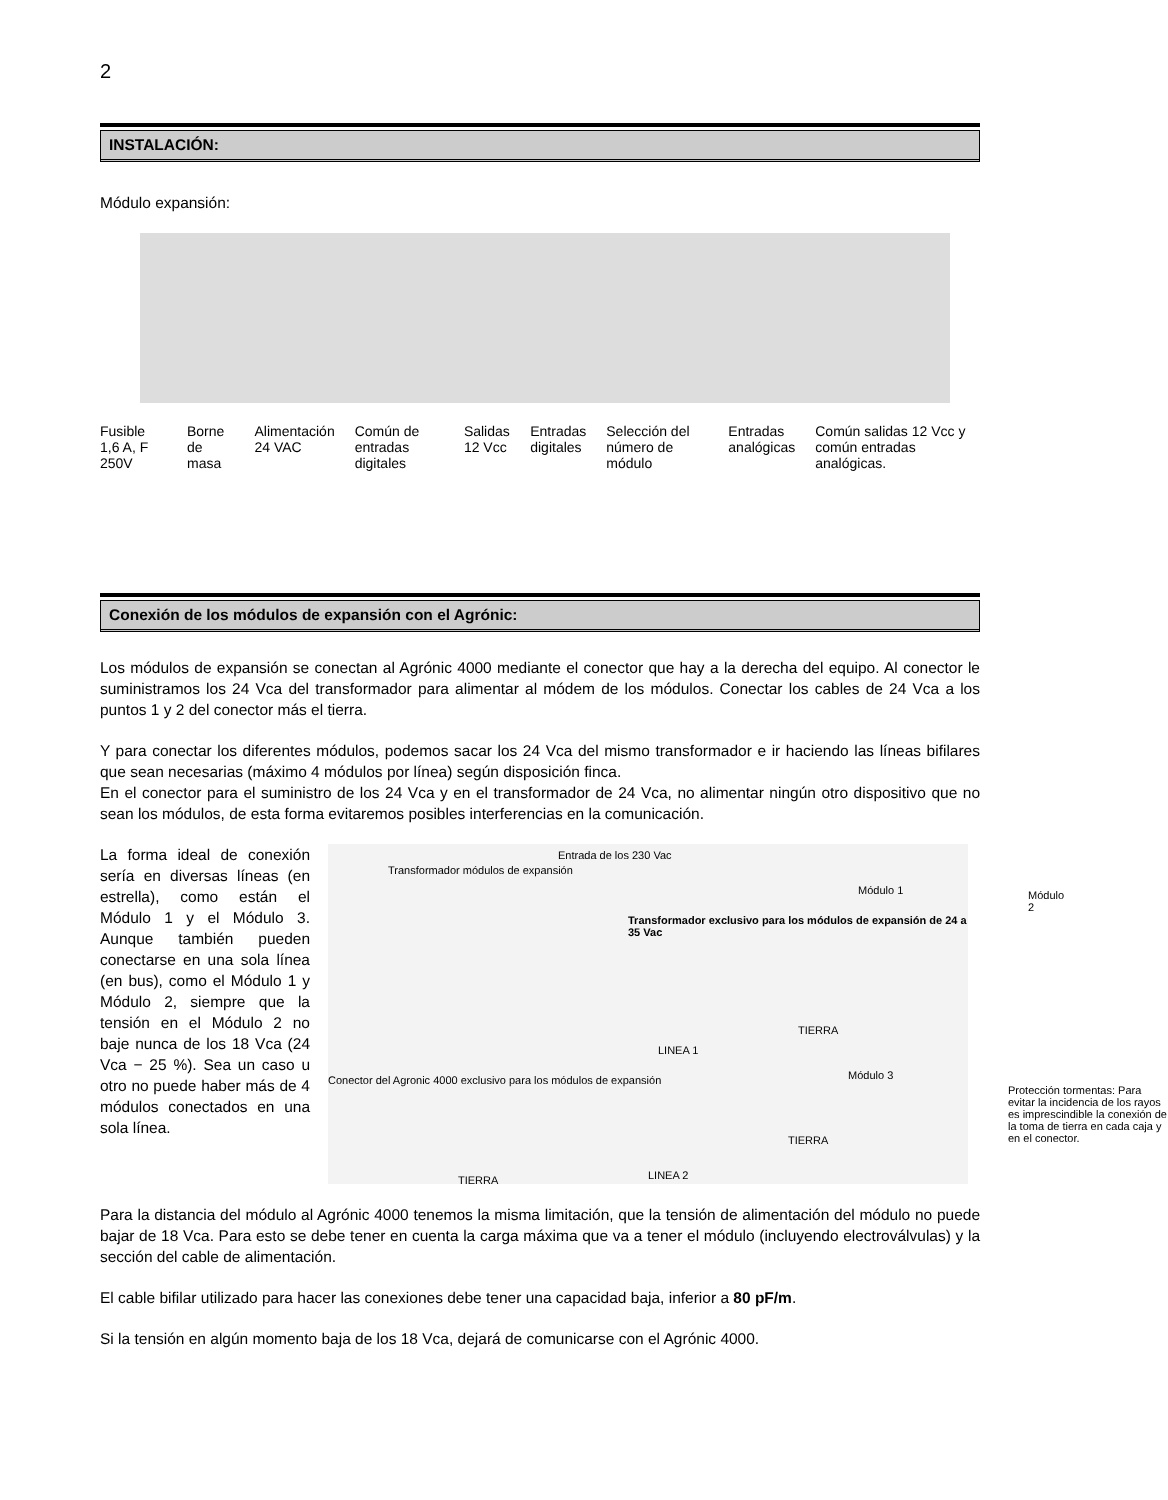2
INSTALACIÓN:
Módulo expansión:
Fusible 1,6 A, F 250V Borne de masa Alimentación 24 VAC Común de entradas digitales Salidas 12 Vcc Entradas digitales Selección del número de módulo Entradas analógicas Común salidas 12 Vcc y común entradas analógicas.
Conexión de los módulos de expansión con el Agrónic:
Los módulos de expansión se conectan al Agrónic 4000 mediante el conector que hay a la derecha del equipo. Al conector le suministramos los 24 Vca del transformador para alimentar al módem de los módulos. Conectar los cables de 24 Vca a los puntos 1 y 2 del conector más el tierra.
Y para conectar los diferentes módulos, podemos sacar los 24 Vca del mismo transformador e ir haciendo las líneas bifilares que sean necesarias (máximo 4 módulos por línea) según disposición finca.
En el conector para el suministro de los 24 Vca y en el transformador de 24 Vca, no alimentar ningún otro dispositivo que no sean los módulos, de esta forma evitaremos posibles interferencias en la comunicación.
La forma ideal de conexión sería en diversas líneas (en estrella), como están el Módulo 1 y el Módulo 3. Aunque también pueden conectarse en una sola línea (en bus), como el Módulo 1 y Módulo 2, siempre que la tensión en el Módulo 2 no baje nunca de los 18 Vca (24 Vca − 25 %). Sea un caso u otro no puede haber más de 4 módulos conectados en una sola línea.
Transformador módulos de expansión
Entrada de los 230 Vac
Transformador exclusivo para los módulos de expansión de 24 a 35 Vac
Módulo 1 Módulo 2
LINEA 1
Conector del Agronic 4000 exclusivo para los módulos de expansión
Módulo 3
TIERRA
TIERRA
TIERRA
Protección tormentas: Para evitar la incidencia de los rayos es imprescindible la conexión de la toma de tierra en cada caja y en el conector.
LINEA 2
Para la distancia del módulo al Agrónic 4000 tenemos la misma limitación, que la tensión de alimentación del módulo no puede bajar de 18 Vca. Para esto se debe tener en cuenta la carga máxima que va a tener el módulo (incluyendo electroválvulas) y la sección del cable de alimentación.
El cable bifilar utilizado para hacer las conexiones debe tener una capacidad baja, inferior a 80 pF/m.
Si la tensión en algún momento baja de los 18 Vca, dejará de comunicarse con el Agrónic 4000.